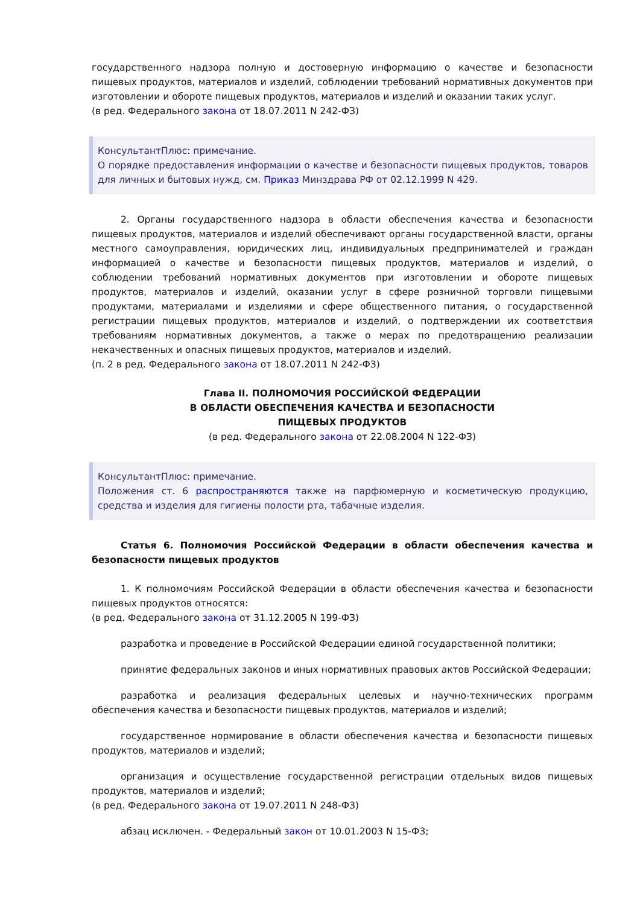государственного надзора полную и достоверную информацию о качестве и безопасности пищевых продуктов, материалов и изделий, соблюдении требований нормативных документов при изготовлении и обороте пищевых продуктов, материалов и изделий и оказании таких услуг.
(в ред. Федерального закона от 18.07.2011 N 242-ФЗ)
КонсультантПлюс: примечание.
О порядке предоставления информации о качестве и безопасности пищевых продуктов, товаров для личных и бытовых нужд, см. Приказ Минздрава РФ от 02.12.1999 N 429.
2. Органы государственного надзора в области обеспечения качества и безопасности пищевых продуктов, материалов и изделий обеспечивают органы государственной власти, органы местного самоуправления, юридических лиц, индивидуальных предпринимателей и граждан информацией о качестве и безопасности пищевых продуктов, материалов и изделий, о соблюдении требований нормативных документов при изготовлении и обороте пищевых продуктов, материалов и изделий, оказании услуг в сфере розничной торговли пищевыми продуктами, материалами и изделиями и сфере общественного питания, о государственной регистрации пищевых продуктов, материалов и изделий, о подтверждении их соответствия требованиям нормативных документов, а также о мерах по предотвращению реализации некачественных и опасных пищевых продуктов, материалов и изделий.
(п. 2 в ред. Федерального закона от 18.07.2011 N 242-ФЗ)
Глава II. ПОЛНОМОЧИЯ РОССИЙСКОЙ ФЕДЕРАЦИИ
В ОБЛАСТИ ОБЕСПЕЧЕНИЯ КАЧЕСТВА И БЕЗОПАСНОСТИ
ПИЩЕВЫХ ПРОДУКТОВ
(в ред. Федерального закона от 22.08.2004 N 122-ФЗ)
КонсультантПлюс: примечание.
Положения ст. 6 распространяются также на парфюмерную и косметическую продукцию, средства и изделия для гигиены полости рта, табачные изделия.
Статья 6. Полномочия Российской Федерации в области обеспечения качества и безопасности пищевых продуктов
1. К полномочиям Российской Федерации в области обеспечения качества и безопасности пищевых продуктов относятся:
(в ред. Федерального закона от 31.12.2005 N 199-ФЗ)
разработка и проведение в Российской Федерации единой государственной политики;
принятие федеральных законов и иных нормативных правовых актов Российской Федерации;
разработка и реализация федеральных целевых и научно-технических программ обеспечения качества и безопасности пищевых продуктов, материалов и изделий;
государственное нормирование в области обеспечения качества и безопасности пищевых продуктов, материалов и изделий;
организация и осуществление государственной регистрации отдельных видов пищевых продуктов, материалов и изделий;
(в ред. Федерального закона от 19.07.2011 N 248-ФЗ)
абзац исключен. - Федеральный закон от 10.01.2003 N 15-ФЗ;